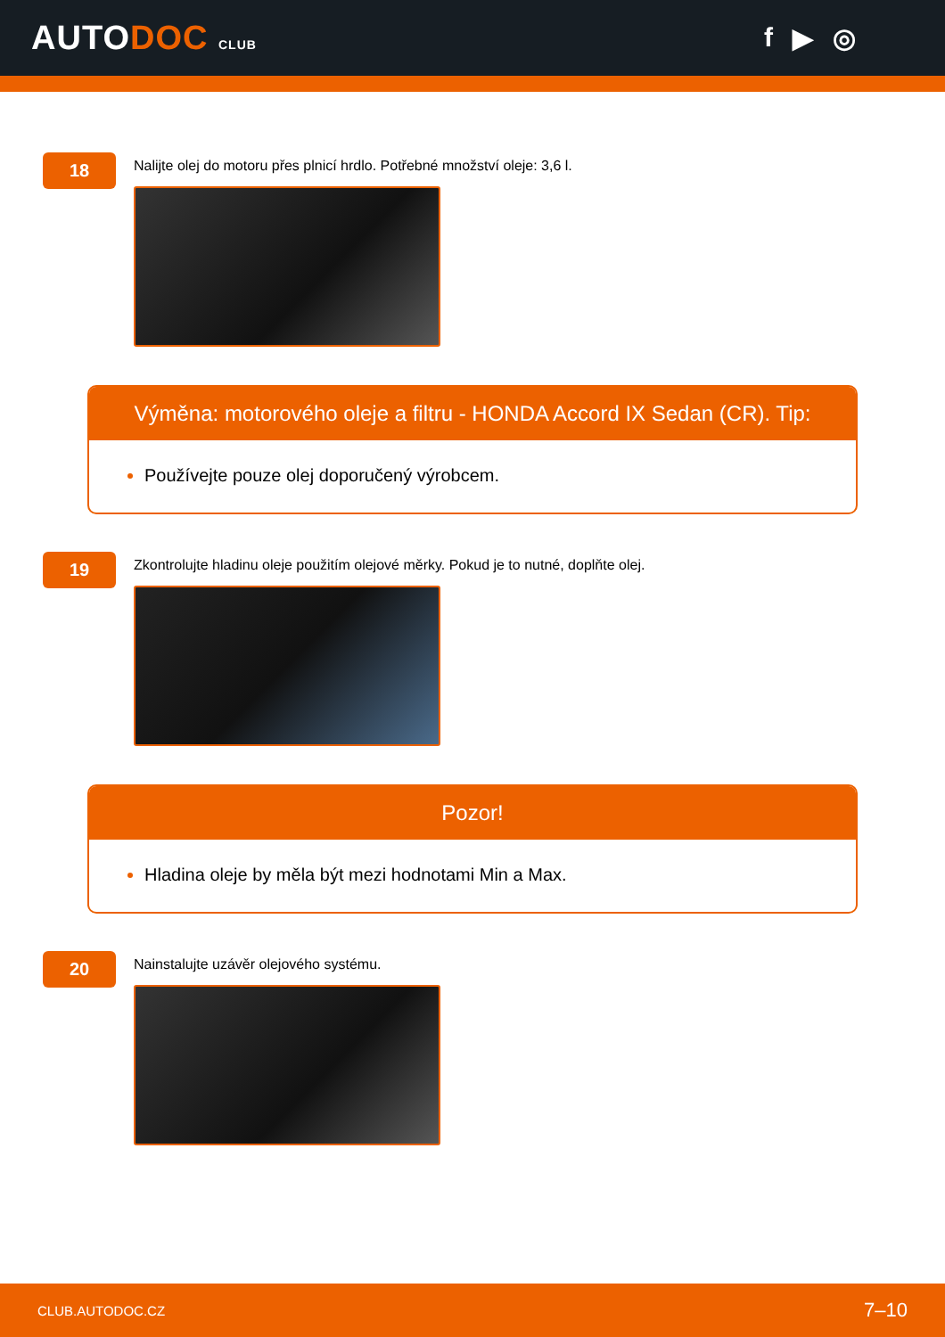AUTODOC CLUB
f ▶ ◎
18
Nalijte olej do motoru přes plnicí hrdlo. Potřebné množství oleje: 3,6 l.
Výměna: motorového oleje a filtru - HONDA Accord IX Sedan (CR). Tip:
Používejte pouze olej doporučený výrobcem.
19
Zkontrolujte hladinu oleje použitím olejové měrky. Pokud je to nutné, doplňte olej.
Pozor!
Hladina oleje by měla být mezi hodnotami Min a Max.
20
Nainstalujte uzávěr olejového systému.
CLUB.AUTODOC.CZ 7–10